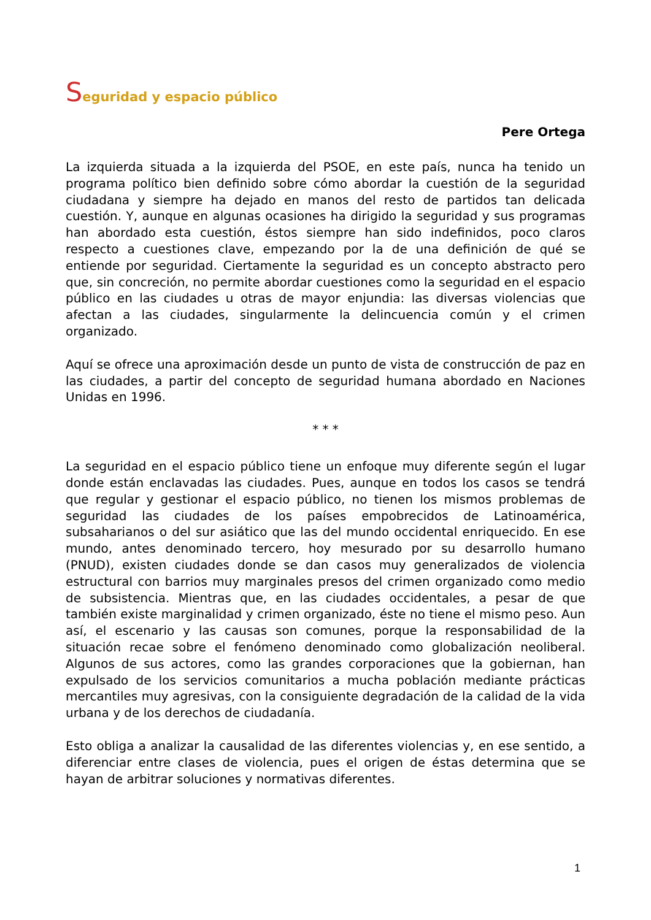Seguridad y espacio público
Pere Ortega
La izquierda situada a la izquierda del PSOE, en este país, nunca ha tenido un programa político bien definido sobre cómo abordar la cuestión de la seguridad ciudadana y siempre ha dejado en manos del resto de partidos tan delicada cuestión. Y, aunque en algunas ocasiones ha dirigido la seguridad y sus programas han abordado esta cuestión, éstos siempre han sido indefinidos, poco claros respecto a cuestiones clave, empezando por la de una definición de qué se entiende por seguridad. Ciertamente la seguridad es un concepto abstracto pero que, sin concreción, no permite abordar cuestiones como la seguridad en el espacio público en las ciudades u otras de mayor enjundia: las diversas violencias que afectan a las ciudades, singularmente la delincuencia común y el crimen organizado.
Aquí se ofrece una aproximación desde un punto de vista de construcción de paz en las ciudades, a partir del concepto de seguridad humana abordado en Naciones Unidas en 1996.
* * *
La seguridad en el espacio público tiene un enfoque muy diferente según el lugar donde están enclavadas las ciudades. Pues, aunque en todos los casos se tendrá que regular y gestionar el espacio público, no tienen los mismos problemas de seguridad las ciudades de los países empobrecidos de Latinoamérica, subsaharianos o del sur asiático que las del mundo occidental enriquecido. En ese mundo, antes denominado tercero, hoy mesurado por su desarrollo humano (PNUD), existen ciudades donde se dan casos muy generalizados de violencia estructural con barrios muy marginales presos del crimen organizado como medio de subsistencia. Mientras que, en las ciudades occidentales, a pesar de que también existe marginalidad y crimen organizado, éste no tiene el mismo peso. Aun así, el escenario y las causas son comunes, porque la responsabilidad de la situación recae sobre el fenómeno denominado como globalización neoliberal. Algunos de sus actores, como las grandes corporaciones que la gobiernan, han expulsado de los servicios comunitarios a mucha población mediante prácticas mercantiles muy agresivas, con la consiguiente degradación de la calidad de la vida urbana y de los derechos de ciudadanía.
Esto obliga a analizar la causalidad de las diferentes violencias y, en ese sentido, a diferenciar entre clases de violencia, pues el origen de éstas determina que se hayan de arbitrar soluciones y normativas diferentes.
1